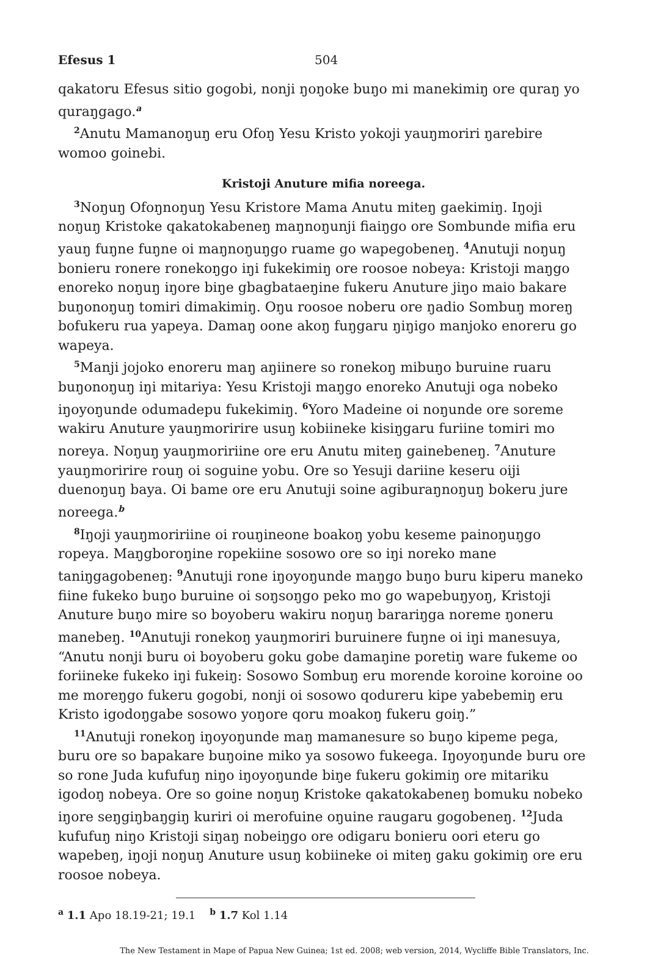Efesus 1 504
qakatoru Efesus sitio gogobi, nonji ŋoŋoke buŋo mi manekimiŋ ore quraŋ yo quraŋgago.<sup>a</sup>
<sup>2</sup> Anutu Mamanoŋuŋ eru Ofoŋ Yesu Kristo yokoji yauŋmoriri ŋarebire womoo goinebi.
Kristoji Anuture mifia noreega.
<sup>3</sup> Noŋuŋ Ofoŋnoŋuŋ Yesu Kristore Mama Anutu miteŋ gaekimiŋ. Iŋoji noŋuŋ Kristoke qakatokabeneŋ maŋnoŋunji fiaiŋgo ore Sombunde mifia eru yauŋ fuŋne fuŋne oi maŋnoŋuŋgo ruame go wapegobeneŋ. <sup>4</sup>Anutuji noŋuŋ bonieru ronere ronekoŋgo iŋi fukekimiŋ ore roosoe nobeya: Kristoji maŋgo enoreko noŋuŋ iŋore biŋe gbagbataeŋine fukeru Anuture jiŋo maio bakare buŋonoŋuŋ tomiri dimakimiŋ. Oŋu roosoe noberu ore ŋadio Sombuŋ moreŋ bofukeru rua yapeya. Damaŋ oone akoŋ fuŋgaru ŋiŋigo manjoko enoreru go wapeya.
<sup>5</sup> Manji jojoko enoreru maŋ aŋiinere so ronekoŋ mibuŋo buruine ruaru buŋonoŋuŋ iŋi mitariya: Yesu Kristoji maŋgo enoreko Anutuji oga nobeko iŋoyoŋunde odumadepu fukekimiŋ. <sup>6</sup>Yoro Madeine oi noŋunde ore soreme wakiru Anuture yauŋmoririre usuŋ kobiineke kisiŋgaru furiine tomiri mo noreya. Noŋuŋ yauŋmoririine ore eru Anutu miteŋ gainebeneŋ. <sup>7</sup>Anuture yauŋmoririre rouŋ oi soguine yobu. Ore so Yesuji dariine keseru oiji duenoŋuŋ baya. Oi bame ore eru Anutuji soine agiburaŋnoŋuŋ bokeru jure noreega.<sup>b</sup>
<sup>8</sup> Iŋoji yauŋmoririine oi rouŋineone boakoŋ yobu keseme painoŋuŋgo ropeya. Maŋgboroŋine ropekiine sosowo ore so iŋi noreko mane taniŋgagobeneŋ: <sup>9</sup>Anutuji rone iŋoyoŋunde maŋgo buŋo buru kiperu maneko fiine fukeko buŋo buruine oi soŋsoŋgo peko mo go wapebuŋyoŋ, Kristoji Anuture buŋo mire so boyoberu wakiru noŋuŋ barariŋga noreme ŋoneru manebeŋ. <sup>10</sup>Anutuji ronekoŋ yauŋmoriri buruinere fuŋne oi iŋi manesuya, “Anutu nonji buru oi boyoberu goku gobe damaŋine poretiŋ ware fukeme oo foriineke fukeko iŋi fukeiŋ: Sosowo Sombuŋ eru morende koroine koroine oo me moreŋgo fukeru gogobi, nonji oi sosowo qodureru kipe yabebemiŋ eru Kristo igodoŋgabe sosowo yoŋore qoru moakoŋ fukeru goiŋ.”
<sup>11</sup> Anutuji ronekoŋ iŋoyoŋunde maŋ mamanesure so buŋo kipeme pega, buru ore so bapakare buŋoine miko ya sosowo fukeega. Iŋoyoŋunde buru ore so rone Juda kufufuŋ niŋo iŋoyoŋunde biŋe fukeru gokimiŋ ore mitariku igodoŋ nobeya. Ore so goine noŋuŋ Kristoke qakatokabeneŋ bomuku nobeko iŋore seŋgiŋbaŋgiŋ kuriri oi merofuine oŋuine raugaru gogobeneŋ. <sup>12</sup>Juda kufufuŋ niŋo Kristoji siŋaŋ nobeiŋgo ore odigaru bonieru oori eteru go wapebeŋ, iŋoji noŋuŋ Anuture usuŋ kobiineke oi miteŋ gaku gokimiŋ ore eru roosoe nobeya.
<sup>a</sup> 1.1 Apo 18.19-21; 19.1 <sup>b</sup> 1.7 Kol 1.14
The New Testament in Mape of Papua New Guinea; 1st ed. 2008; web version, 2014, Wycliffe Bible Translators, Inc.